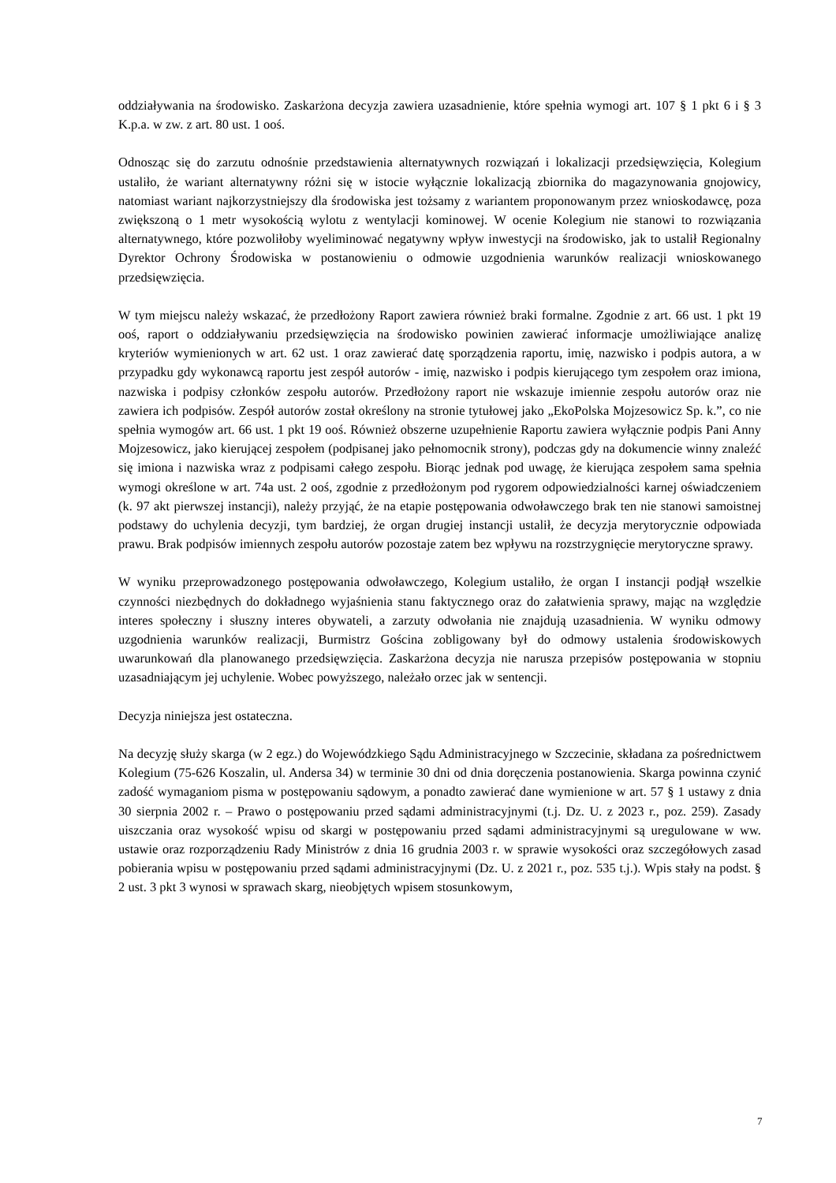oddziaływania na środowisko. Zaskarżona decyzja zawiera uzasadnienie, które spełnia wymogi art. 107 § 1 pkt 6 i § 3 K.p.a. w zw. z art. 80 ust. 1 ooś.
Odnosząc się do zarzutu odnośnie przedstawienia alternatywnych rozwiązań i lokalizacji przedsięwzięcia, Kolegium ustaliło, że wariant alternatywny różni się w istocie wyłącznie lokalizacją zbiornika do magazynowania gnojowicy, natomiast wariant najkorzystniejszy dla środowiska jest tożsamy z wariantem proponowanym przez wnioskodawcę, poza zwiększoną o 1 metr wysokością wylotu z wentylacji kominowej. W ocenie Kolegium nie stanowi to rozwiązania alternatywnego, które pozwoliłoby wyeliminować negatywny wpływ inwestycji na środowisko, jak to ustalił Regionalny Dyrektor Ochrony Środowiska w postanowieniu o odmowie uzgodnienia warunków realizacji wnioskowanego przedsięwzięcia.
W tym miejscu należy wskazać, że przedłożony Raport zawiera również braki formalne. Zgodnie z art. 66 ust. 1 pkt 19 ooś, raport o oddziaływaniu przedsięwzięcia na środowisko powinien zawierać informacje umożliwiające analizę kryteriów wymienionych w art. 62 ust. 1 oraz zawierać datę sporządzenia raportu, imię, nazwisko i podpis autora, a w przypadku gdy wykonawcą raportu jest zespół autorów - imię, nazwisko i podpis kierującego tym zespołem oraz imiona, nazwiska i podpisy członków zespołu autorów. Przedłożony raport nie wskazuje imiennie zespołu autorów oraz nie zawiera ich podpisów. Zespół autorów został określony na stronie tytułowej jako „EkoPolska Mojzesowicz Sp. k.”, co nie spełnia wymogów art. 66 ust. 1 pkt 19 ooś. Również obszerne uzupełnienie Raportu zawiera wyłącznie podpis Pani Anny Mojzesowicz, jako kierującej zespołem (podpisanej jako pełnomocnik strony), podczas gdy na dokumencie winny znaleźć się imiona i nazwiska wraz z podpisami całego zespołu. Biorąc jednak pod uwagę, że kierująca zespołem sama spełnia wymogi określone w art. 74a ust. 2 ooś, zgodnie z przedłożonym pod rygorem odpowiedzialności karnej oświadczeniem (k. 97 akt pierwszej instancji), należy przyjąć, że na etapie postępowania odwoławczego brak ten nie stanowi samoistnej podstawy do uchylenia decyzji, tym bardziej, że organ drugiej instancji ustalił, że decyzja merytorycznie odpowiada prawu. Brak podpisów imiennych zespołu autorów pozostaje zatem bez wpływu na rozstrzygnięcie merytoryczne sprawy.
W wyniku przeprowadzonego postępowania odwoławczego, Kolegium ustaliło, że organ I instancji podjął wszelkie czynności niezbędnych do dokładnego wyjaśnienia stanu faktycznego oraz do załatwienia sprawy, mając na względzie interes społeczny i słuszny interes obywateli, a zarzuty odwołania nie znajdują uzasadnienia. W wyniku odmowy uzgodnienia warunków realizacji, Burmistrz Gościna zobligowany był do odmowy ustalenia środowiskowych uwarunkowań dla planowanego przedsięwzięcia. Zaskarżona decyzja nie narusza przepisów postępowania w stopniu uzasadniającym jej uchylenie. Wobec powyższego, należało orzec jak w sentencji.
Decyzja niniejsza jest ostateczna.
Na decyzję służy skarga (w 2 egz.) do Wojewódzkiego Sądu Administracyjnego w Szczecinie, składana za pośrednictwem Kolegium (75-626 Koszalin, ul. Andersa 34) w terminie 30 dni od dnia doręczenia postanowienia. Skarga powinna czynić zadość wymaganiom pisma w postępowaniu sądowym, a ponadto zawierać dane wymienione w art. 57 § 1 ustawy z dnia 30 sierpnia 2002 r. – Prawo o postępowaniu przed sądami administracyjnymi (t.j. Dz. U. z 2023 r., poz. 259). Zasady uiszczania oraz wysokość wpisu od skargi w postępowaniu przed sądami administracyjnymi są uregulowane w ww. ustawie oraz rozporządzeniu Rady Ministrów z dnia 16 grudnia 2003 r. w sprawie wysokości oraz szczegółowych zasad pobierania wpisu w postępowaniu przed sądami administracyjnymi (Dz. U. z 2021 r., poz. 535 t.j.). Wpis stały na podst. § 2 ust. 3 pkt 3 wynosi w sprawach skarg, nieobjętych wpisem stosunkowym,
7